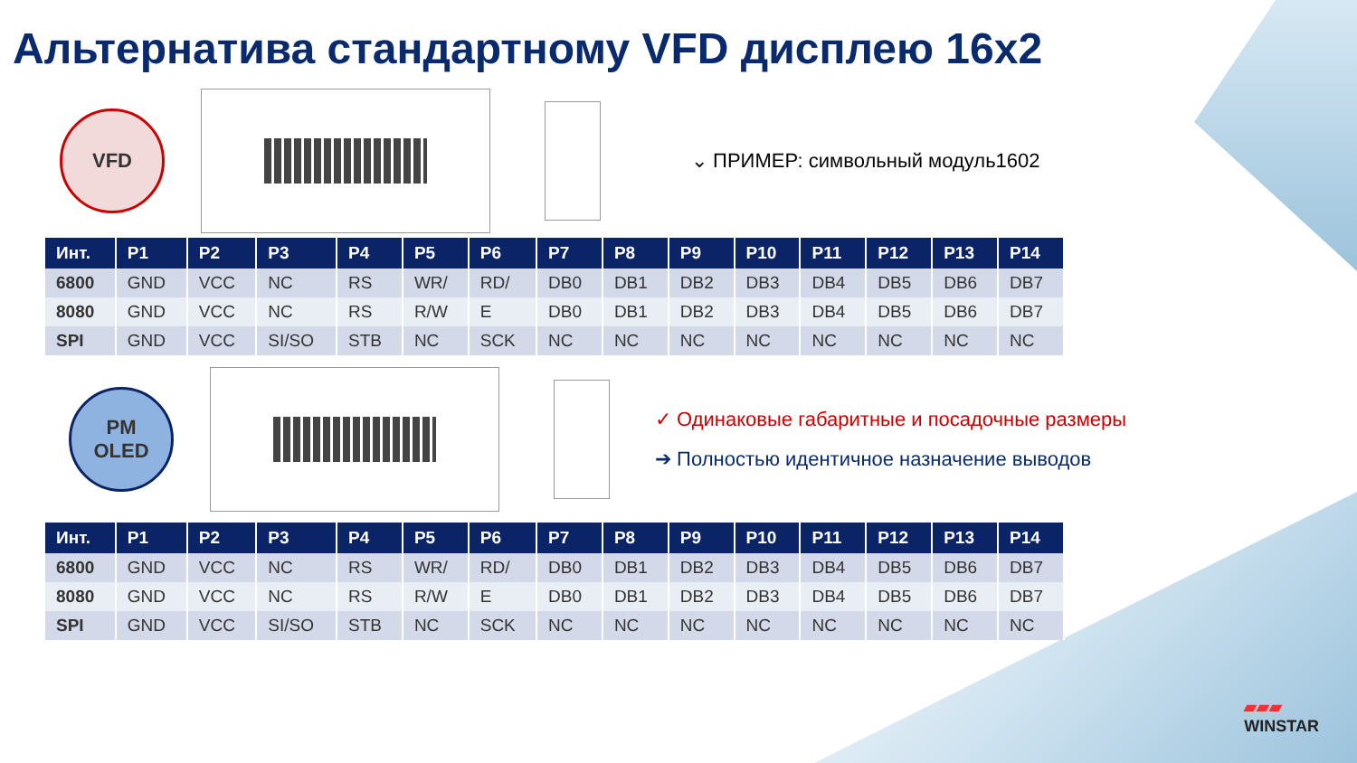Альтернатива стандартному VFD дисплею 16x2
VFD
⌄ ПРИМЕР: символьный модуль1602
| Инт. | P1 | P2 | P3 | P4 | P5 | P6 | P7 | P8 | P9 | P10 | P11 | P12 | P13 | P14 |
| --- | --- | --- | --- | --- | --- | --- | --- | --- | --- | --- | --- | --- | --- | --- |
| 6800 | GND | VCC | NC | RS | WR/ | RD/ | DB0 | DB1 | DB2 | DB3 | DB4 | DB5 | DB6 | DB7 |
| 8080 | GND | VCC | NC | RS | R/W | E | DB0 | DB1 | DB2 | DB3 | DB4 | DB5 | DB6 | DB7 |
| SPI | GND | VCC | SI/SO | STB | NC | SCK | NC | NC | NC | NC | NC | NC | NC | NC |
PM
OLED
✓ Одинаковые габаритные и посадочные размеры
➔ Полностью идентичное назначение выводов
| Инт. | P1 | P2 | P3 | P4 | P5 | P6 | P7 | P8 | P9 | P10 | P11 | P12 | P13 | P14 |
| --- | --- | --- | --- | --- | --- | --- | --- | --- | --- | --- | --- | --- | --- | --- |
| 6800 | GND | VCC | NC | RS | WR/ | RD/ | DB0 | DB1 | DB2 | DB3 | DB4 | DB5 | DB6 | DB7 |
| 8080 | GND | VCC | NC | RS | R/W | E | DB0 | DB1 | DB2 | DB3 | DB4 | DB5 | DB6 | DB7 |
| SPI | GND | VCC | SI/SO | STB | NC | SCK | NC | NC | NC | NC | NC | NC | NC | NC |
▰▰▰
WINSTAR